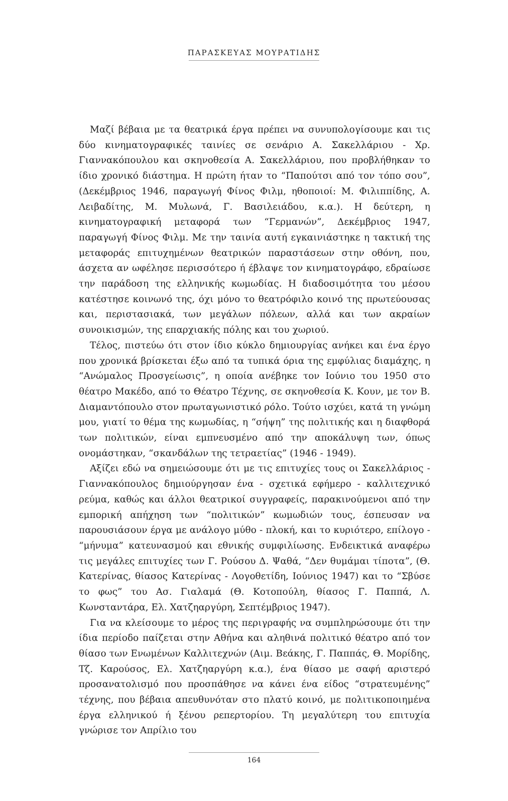ΠΑΡΑΣΚΕΥΑΣ ΜΟΥΡΑΤΙΔΗΣ
Μαζί βέβαια με τα θεατρικά έργα πρέπει να συνυπολογίσουμε και τις δύο κινηματογραφικές ταινίες σε σενάριο Α. Σακελλάριου - Χρ. Γιαννακόπουλου και σκηνοθεσία Α. Σακελλάριου, που προβλήθηκαν το ίδιο χρονικό διάστημα. Η πρώτη ήταν το “Παπούτσι από τον τόπο σου”, (Δεκέμβριος 1946, παραγωγή Φίνος Φιλμ, ηθοποιοί: Μ. Φιλιππίδης, Α. Λειβαδίτης, Μ. Μυλωνά, Γ. Βασιλειάδου, κ.α.). Η δεύτερη, η κινηματογραφική μεταφορά των “Γερμανών”, Δεκέμβριος 1947, παραγωγή Φίνος Φιλμ. Με την ταινία αυτή εγκαινιάστηκε η τακτική της μεταφοράς επιτυχημένων θεατρικών παραστάσεων στην οθόνη, που, άσχετα αν ωφέλησε περισσότερο ή έβλαψε τον κινηματογράφο, εδραίωσε την παράδοση της ελληνικής κωμωδίας. Η διαδοσιμότητα του μέσου κατέστησε κοινωνό της, όχι μόνο το θεατρόφιλο κοινό της πρωτεύουσας και, περιστασιακά, των μεγάλων πόλεων, αλλά και των ακραίων συνοικισμών, της επαρχιακής πόλης και του χωριού.
Τέλος, πιστεύω ότι στον ίδιο κύκλο δημιουργίας ανήκει και ένα έργο που χρονικά βρίσκεται έξω από τα τυπικά όρια της εμφύλιας διαμάχης, η “Ανώμαλος Προσγείωσις”, η οποία ανέβηκε τον Ιούνιο του 1950 στο θέατρο Μακέδο, από το Θέατρο Τέχνης, σε σκηνοθεσία Κ. Κουν, με τον Β. Διαμαντόπουλο στον πρωταγωνιστικό ρόλο. Τούτο ισχύει, κατά τη γνώμη μου, γιατί το θέμα της κωμωδίας, η “σήψη” της πολιτικής και η διαφθορά των πολιτικών, είναι εμπνευσμένο από την αποκάλυψη των, όπως ονομάστηκαν, “σκανδάλων της τετραετίας” (1946 - 1949).
Αξίζει εδώ να σημειώσουμε ότι με τις επιτυχίες τους οι Σακελλάριος - Γιαννακόπουλος δημιούργησαν ένα - σχετικά εφήμερο - καλλιτεχνικό ρεύμα, καθώς και άλλοι θεατρικοί συγγραφείς, παρακινούμενοι από την εμπορική απήχηση των “πολιτικών” κωμωδιών τους, έσπευσαν να παρουσιάσουν έργα με ανάλογο μύθο - πλοκή, και το κυριότερο, επίλογο - “μήνυμα” κατευνασμού και εθνικής συμφιλίωσης. Ενδεικτικά αναφέρω τις μεγάλες επιτυχίες των Γ. Ρούσου Δ. Ψαθά, “Δεν θυμάμαι τίποτα”, (Θ. Κατερίνας, θίασος Κατερίνας - Λογοθετίδη, Ιούνιος 1947) και το “Σβύσε το φως” του Ασ. Γιαλαμά (Θ. Κοτοπούλη, θίασος Γ. Παππά, Λ. Κωνσταντάρα, Ελ. Χατζηαργύρη, Σεπτέμβριος 1947).
Για να κλείσουμε το μέρος της περιγραφής να συμπληρώσουμε ότι την ίδια περίοδο παίζεται στην Αθήνα και αληθινά πολιτικό θέατρο από τον θίασο των Ενωμένων Καλλιτεχνών (Αιμ. Βεάκης, Γ. Παππάς, Θ. Μορίδης, Τζ. Καρούσος, Ελ. Χατζηαργύρη κ.α.), ένα θίασο με σαφή αριστερό προσανατολισμό που προσπάθησε να κάνει ένα είδος “στρατευμένης” τέχνης, που βέβαια απευθυνόταν στο πλατύ κοινό, με πολιτικοποιημένα έργα ελληνικού ή ξένου ρεπερτορίου. Τη μεγαλύτερη του επιτυχία γνώρισε τον Απρίλιο του
164